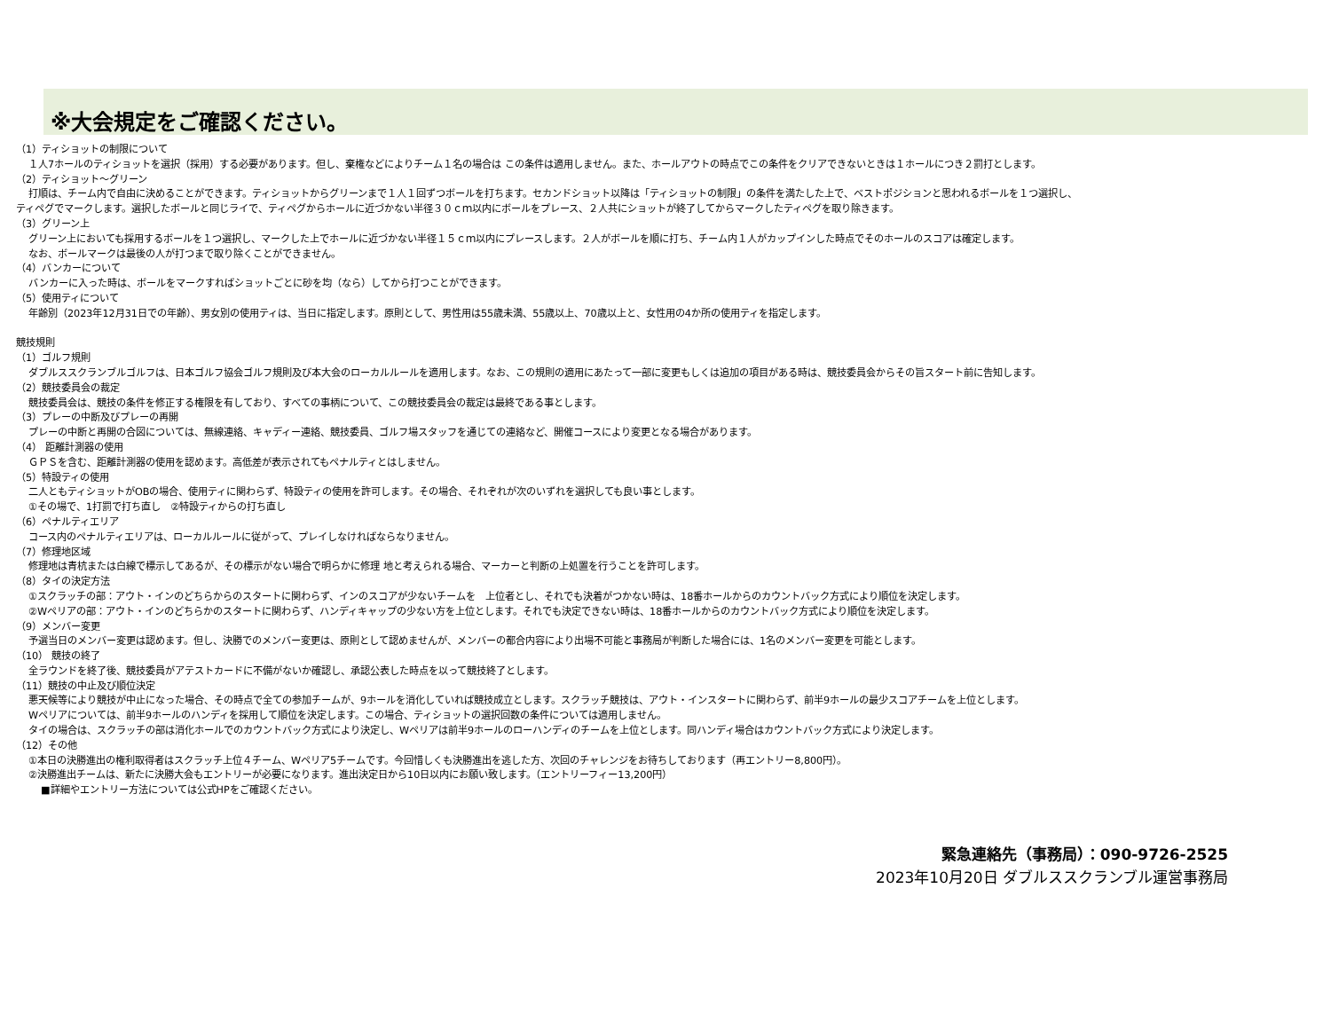※大会規定をご確認ください。
（1）ティショットの制限について
１人7ホールのティショットを選択（採用）する必要があります。但し、棄権などによりチーム１名の場合は この条件は適用しません。また、ホールアウトの時点でこの条件をクリアできないときは１ホールにつき２罰打とします。
（2）ティショット～グリーン
打順は、チーム内で自由に決めることができます。ティショットからグリーンまで１人１回ずつボールを打ちます。セカンドショット以降は「ティショットの制限」の条件を満たした上で、ベストポジションと思われるボールを１つ選択し、
ティペグでマークします。選択したボールと同じライで、ティペグからホールに近づかない半径３０ｃｍ以内にボールをプレース、２人共にショットが終了してからマークしたティペグを取り除きます。
（3）グリーン上
グリーン上においても採用するボールを１つ選択し、マークした上でホールに近づかない半径１５ｃｍ以内にプレースします。２人がボールを順に打ち、チーム内１人がカップインした時点でそのホールのスコアは確定します。
なお、ボールマークは最後の人が打つまで取り除くことができません。
（4）バンカーについて
バンカーに入った時は、ボールをマークすればショットごとに砂を均（なら）してから打つことができます。
（5）使用ティについて
年齢別（2023年12月31日での年齢）、男女別の使用ティは、当日に指定します。原則として、男性用は55歳未満、55歳以上、70歳以上と、女性用の4か所の使用ティを指定します。
競技規則
（1）ゴルフ規則
ダブルススクランブルゴルフは、日本ゴルフ協会ゴルフ規則及び本大会のローカルルールを適用します。なお、この規則の適用にあたって一部に変更もしくは追加の項目がある時は、競技委員会からその旨スタート前に告知します。
（2）競技委員会の裁定
競技委員会は、競技の条件を修正する権限を有しており、すべての事柄について、この競技委員会の裁定は最終である事とします。
（3）プレーの中断及びプレーの再開
プレーの中断と再開の合図については、無線連絡、キャディー連絡、競技委員、ゴルフ場スタッフを通じての連絡など、開催コースにより変更となる場合があります。
（4） 距離計測器の使用
ＧＰＳを含む、距離計測器の使用を認めます。高低差が表示されてもペナルティとはしません。
（5）特設ティの使用
二人ともティショットがOBの場合、使用ティに関わらず、特設ティの使用を許可します。その場合、それぞれが次のいずれを選択しても良い事とします。
①その場で、1打罰で打ち直し　②特設ティからの打ち直し
（6）ペナルティエリア
コース内のペナルティエリアは、ローカルルールに従がって、プレイしなければならなりません。
（7）修理地区域
修理地は青杭または白線で標示してあるが、その標示がない場合で明らかに修理 地と考えられる場合、マーカーと判断の上処置を行うことを許可します。
（8）タイの決定方法
①スクラッチの部：アウト・インのどちらからのスタートに関わらず、インのスコアが少ないチームを　上位者とし、それでも決着がつかない時は、18番ホールからのカウントバック方式により順位を決定します。
②Wペリアの部：アウト・インのどちらかのスタートに関わらず、ハンディキャップの少ない方を上位とします。それでも決定できない時は、18番ホールからのカウントバック方式により順位を決定します。
（9）メンバー変更
予選当日のメンバー変更は認めます。但し、決勝でのメンバー変更は、原則として認めませんが、メンバーの都合内容により出場不可能と事務局が判断した場合には、1名のメンバー変更を可能とします。
（10） 競技の終了
全ラウンドを終了後、競技委員がアテストカードに不備がないか確認し、承認公表した時点を以って競技終了とします。
（11）競技の中止及び順位決定
悪天候等により競技が中止になった場合、その時点で全ての参加チームが、9ホールを消化していれば競技成立とします。スクラッチ競技は、アウト・インスタートに関わらず、前半9ホールの最少スコアチームを上位とします。
Wペリアについては、前半9ホールのハンディを採用して順位を決定します。この場合、ティショットの選択回数の条件については適用しません。
タイの場合は、スクラッチの部は消化ホールでのカウントバック方式により決定し、Wペリアは前半9ホールのローハンディのチームを上位とします。同ハンディ場合はカウントバック方式により決定します。
（12）その他
①本日の決勝進出の権利取得者はスクラッチ上位４チーム、Wペリア5チームです。今回惜しくも決勝進出を逃した方、次回のチャレンジをお待ちしております（再エントリー8,800円）。
②決勝進出チームは、新たに決勝大会もエントリーが必要になります。進出決定日から10日以内にお願い致します。（エントリーフィー13,200円）
■詳細やエントリー方法については公式HPをご確認ください。
緊急連絡先（事務局）：090-9726-2525
2023年10月20日 ダブルススクランブル運営事務局